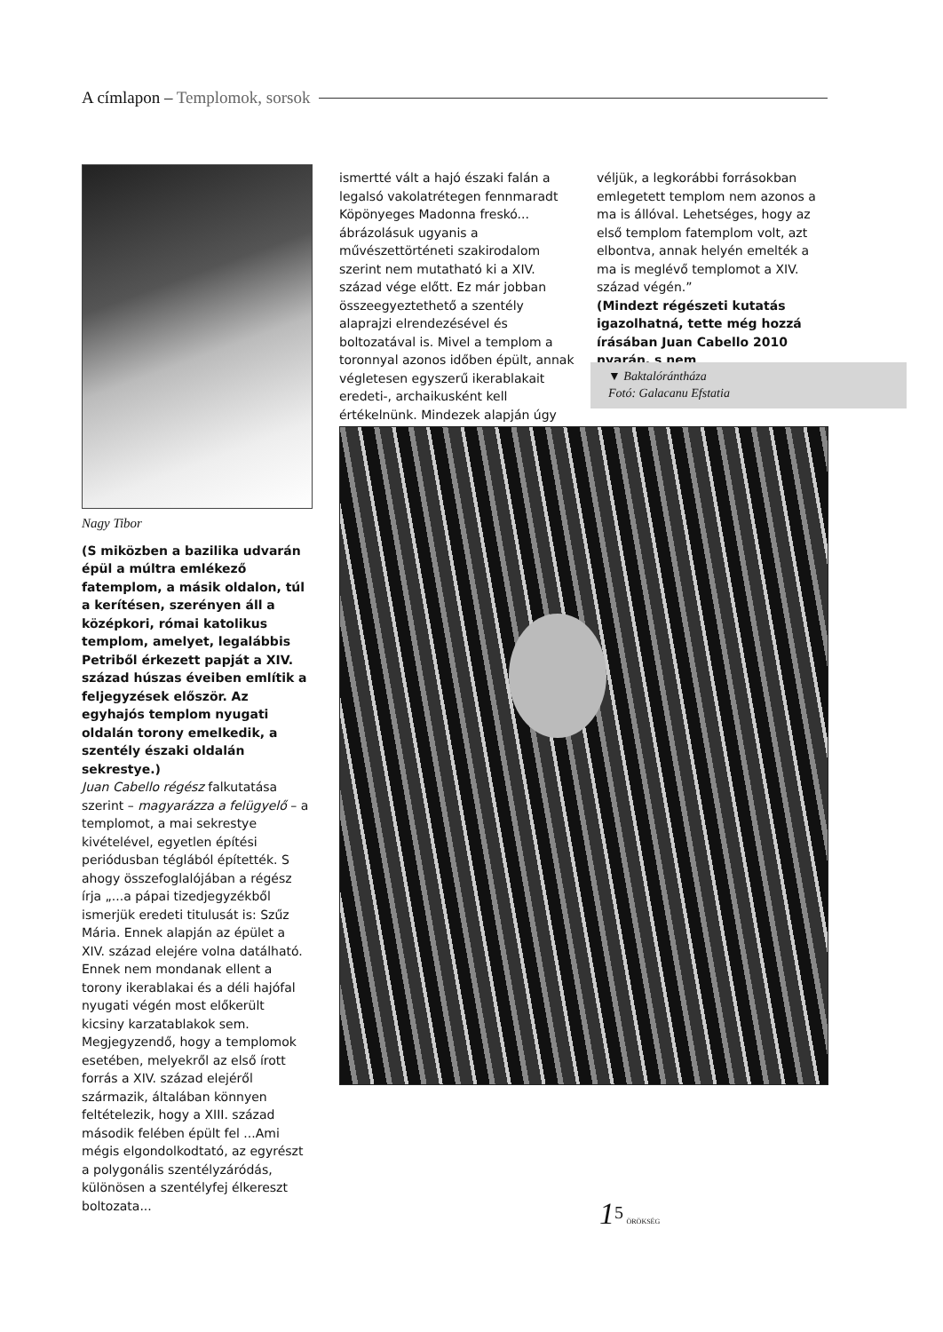A címlapon – Templomok, sorsok
Nagy Tibor
(S miközben a bazilika udvarán épül a múltra emlékező fatemplom, a másik oldalon, túl a kerítésen, szerényen áll a középkori, római katolikus templom, amelyet, legalábbis Petriből érkezett papját a XIV. század húszas éveiben említik a feljegyzések először. Az egyhajós templom nyugati oldalán torony emelkedik, a szentély északi oldalán sekrestye.)
Juan Cabello régész falkutatása szerint – magyarázza a felügyelő – a templomot, a mai sekrestye kivételével, egyetlen építési periódusban téglából építették. S ahogy összefoglalójában a régész írja „...a pápai tizedjegyzékből ismerjük eredeti titulusát is: Szűz Mária. Ennek alapján az épület a XIV. század elejére volna datálható. Ennek nem mondanak ellent a torony ikerablakai és a déli hajófal nyugati végén most előkerült kicsiny karzatablakok sem. Megjegyzendő, hogy a templomok esetében, melyekről az első írott forrás a XIV. század elejéről származik, általában könnyen feltételezik, hogy a XIII. század második felében épült fel ...Ami mégis elgondolkodtató, az egyrészt a polygonális szentélyzáródás, különösen a szentélyfej élkereszt boltozata...
ismertté vált a hajó északi falán a legalsó vakolatrétegen fennmaradt Köpönyeges Madonna freskó... ábrázolásuk ugyanis a művészettörténeti szakirodalom szerint nem mutatható ki a XIV. század vége előtt. Ez már jobban összeegyeztethető a szentély alaprajzi elrendezésével és boltozatával is. Mivel a templom a toronnyal azonos időben épült, annak végletesen egyszerű ikerablakait eredeti-, archaikusként kell értékelnünk. Mindezek alapján úgy
véljük, a legkorábbi forrásokban emlegetett templom nem azonos a ma is állóval. Lehetséges, hogy az első templom fatemplom volt, azt elbontva, annak helyén emelték a ma is meglévő templomot a XIV. század végén.”
(Mindezt régészeti kutatás igazolhatná, tette még hozzá írásában Juan Cabello 2010 nyarán, s nem
▼ Baktalórántháza
Fotó: Galacanu Efstatia
1<sup>5</sup> ÖRÖKSÉG